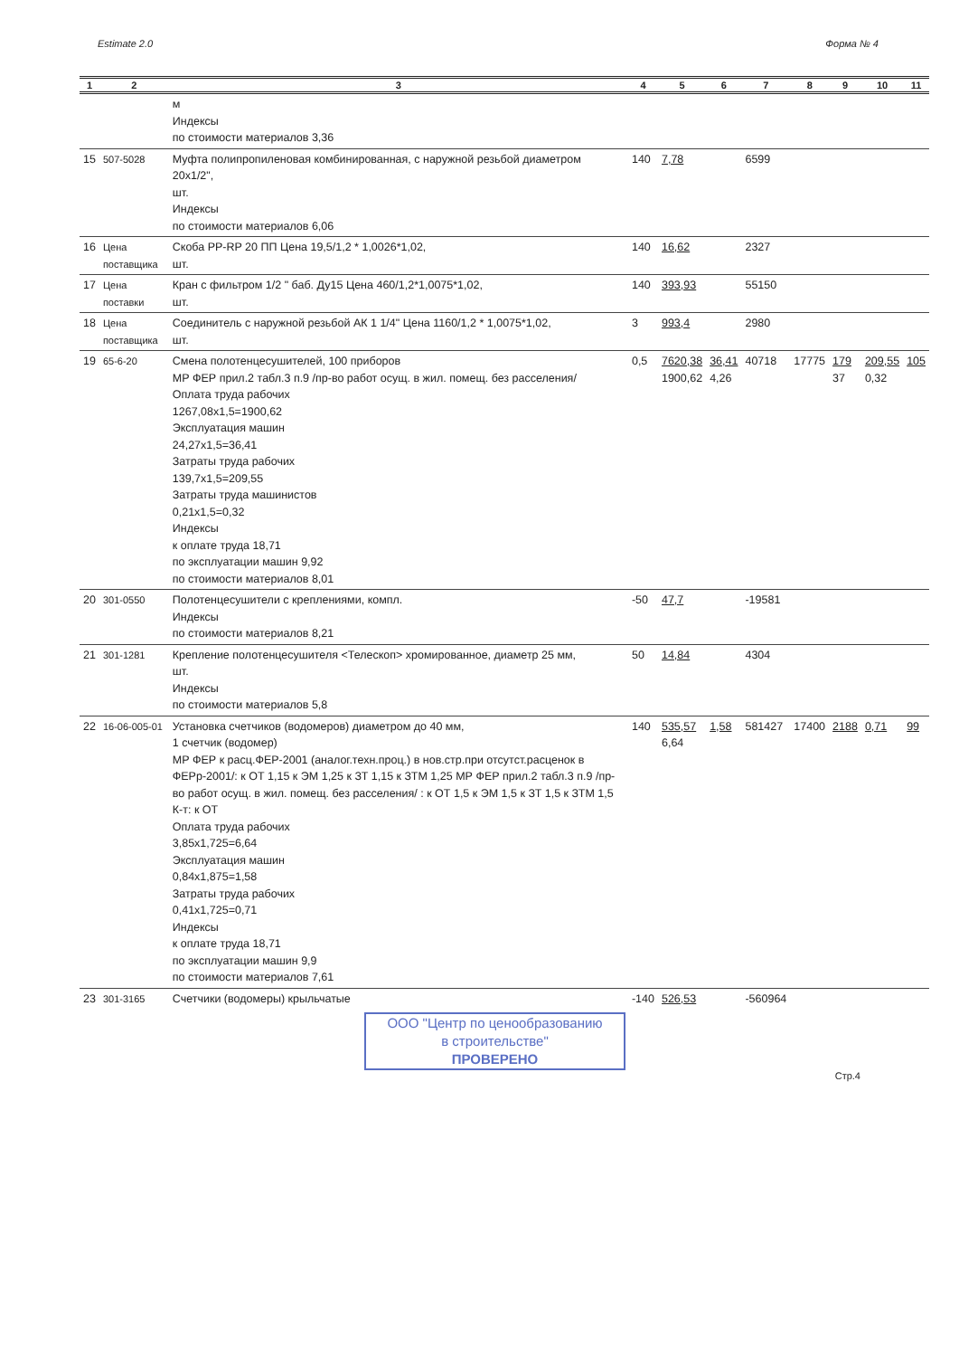Estimate 2.0 Форма № 4
| 1 | 2 | 3 | 4 | 5 | 6 | 7 | 8 | 9 | 10 | 11 |
| --- | --- | --- | --- | --- | --- | --- | --- | --- | --- | --- |
| | | м Индексы по стоимости материалов 3,36 | | | | | | | | |
| 15 | 507-5028 | Муфта полипропиленовая комбинированная, с наружной резьбой диаметром 20x1/2", шт. Индексы по стоимости материалов 6,06 | 140 | 7,78 | | 6599 | | | | |
| 16 | Цена поставщика | Скоба PP-RP 20 ПП Цена 19,5/1,2 * 1,0026*1,02, шт. | 140 | 16,62 | | 2327 | | | | |
| 17 | Цена поставки | Кран с фильтром 1/2 " баб. Ду15 Цена 460/1,2*1,0075*1,02, шт. | 140 | 393,93 | | 55150 | | | | |
| 18 | Цена поставщика | Соединитель с наружной резьбой АК 1 1/4" Цена 1160/1,2 * 1,0075*1,02, шт. | 3 | 993,4 | | 2980 | | | | |
| 19 | 65-6-20 | Смена полотенцесушителей, 100 приборов МР ФЕР прил.2 табл.3 п.9 /пр-во работ осущ. в жил. помещ. без расселения/ Оплата труда рабочих 1267,08x1,5=1900,62 Эксплуатация машин 24,27x1,5=36,41 Затраты труда рабочих 139,7x1,5=209,55 Затраты труда машинистов 0,21x1,5=0,32 Индексы к оплате труда 18,71 по эксплуатации машин 9,92 по стоимости материалов 8,01 | 0,5 | 7620,38 1900,62 | 36,41 4,26 | 40718 | 17775 | 179 37 | 209,55 0,32 | 105 |
| 20 | 301-0550 | Полотенцесушители с креплениями, компл. Индексы по стоимости материалов 8,21 | -50 | 47,7 | | -19581 | | | | |
| 21 | 301-1281 | Крепление полотенцесушителя <Телескоп> хромированное, диаметр 25 мм, шт. Индексы по стоимости материалов 5,8 | 50 | 14,84 | | 4304 | | | | |
| 22 | 16-06-005-01 | Установка счетчиков (водомеров) диаметром до 40 мм, 1 счетчик (водомер) МР ФЕР к расц.ФЕР-2001 (аналог.техн.проц.) в нов.стр.при отсутст.расценок в ФЕРр-2001/: к ОТ 1,15 к ЭМ 1,25 к ЗТ 1,15 к ЗТМ 1,25 МР ФЕР прил.2 табл.3 п.9 /пр-во работ осущ. в жил. помещ. без расселения/ : к ОТ 1,5 к ЭМ 1,5 к ЗТ 1,5 к ЗТМ 1,5 К-т: к ОТ Оплата труда рабочих 3,85x1,725=6,64 Эксплуатация машин 0,84x1,875=1,58 Затраты труда рабочих 0,41x1,725=0,71 Индексы к оплате труда 18,71 по эксплуатации машин 9,9 по стоимости материалов 7,61 | 140 | 535,57 6,64 | 1,58 | 581427 | 17400 | 2188 | 0,71 | 99 |
| 23 | 301-3165 | Счетчики (водомеры) крыльчатые | -140 | 526,53 | | -560964 | | | | |
ООО "Центр по ценообразованию
в строительстве"
ПРОВЕРЕНО
Стр.4